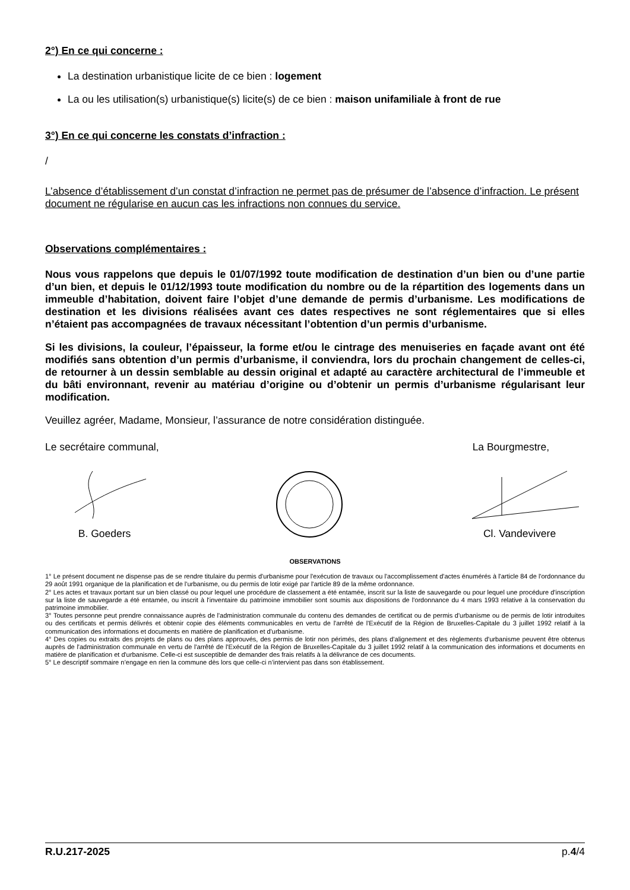2°) En ce qui concerne :
La destination urbanistique licite de ce bien : logement
La ou les utilisation(s) urbanistique(s) licite(s) de ce bien : maison unifamiliale à front de rue
3°) En ce qui concerne les constats d’infraction :
/
L’absence d’établissement d’un constat d’infraction ne permet pas de présumer de l’absence d’infraction. Le présent document ne régularise en aucun cas les infractions non connues du service.
Observations complémentaires :
Nous vous rappelons que depuis le 01/07/1992 toute modification de destination d’un bien ou d’une partie d’un bien, et depuis le 01/12/1993 toute modification du nombre ou de la répartition des logements dans un immeuble d’habitation, doivent faire l’objet d’une demande de permis d’urbanisme. Les modifications de destination et les divisions réalisées avant ces dates respectives ne sont réglementaires que si elles n’étaient pas accompagnées de travaux nécessitant l’obtention d’un permis d’urbanisme.
Si les divisions, la couleur, l’épaisseur, la forme et/ou le cintrage des menuiseries en façade avant ont été modifiés sans obtention d’un permis d’urbanisme, il conviendra, lors du prochain changement de celles-ci, de retourner à un dessin semblable au dessin original et adapté au caractère architectural de l’immeuble et du bâti environnant, revenir au matériau d’origine ou d’obtenir un permis d’urbanisme régularisant leur modification.
Veuillez agréer, Madame, Monsieur, l’assurance de notre considération distinguée.
Le secrétaire communal, La Bourgmestre,
B. Goeders
Cl. Vandevivere
OBSERVATIONS
1° Le présent document ne dispense pas de se rendre titulaire du permis d'urbanisme pour l'exécution de travaux ou l'accomplissement d'actes énumérés à l'article 84 de l'ordonnance du 29 août 1991 organique de la planification et de l'urbanisme, ou du permis de lotir exigé par l'article 89 de la même ordonnance.
2° Les actes et travaux portant sur un bien classé ou pour lequel une procédure de classement a été entamée, inscrit sur la liste de sauvegarde ou pour lequel une procédure d'inscription sur la liste de sauvegarde a été entamée, ou inscrit à l'inventaire du patrimoine immobilier sont soumis aux dispositions de l'ordonnance du 4 mars 1993 relative à la conservation du patrimoine immobilier.
3° Toutes personne peut prendre connaissance auprès de l'administration communale du contenu des demandes de certificat ou de permis d'urbanisme ou de permis de lotir introduites ou des certificats et permis délivrés et obtenir copie des éléments communicables en vertu de l'arrêté de l'Exécutif de la Région de Bruxelles-Capitale du 3 juillet 1992 relatif à la communication des informations et documents en matière de planification et d'urbanisme.
4° Des copies ou extraits des projets de plans ou des plans approuvés, des permis de lotir non périmés, des plans d'alignement et des règlements d'urbanisme peuvent être obtenus auprès de l'administration communale en vertu de l'arrêté de l'Exécutif de la Région de Bruxelles-Capitale du 3 juillet 1992 relatif à la communication des informations et documents en matière de planification et d'urbanisme. Celle-ci est susceptible de demander des frais relatifs à la délivrance de ces documents.
5° Le descriptif sommaire n’engage en rien la commune dès lors que celle-ci n’intervient pas dans son établissement.
R.U.217-2025 p.4/4